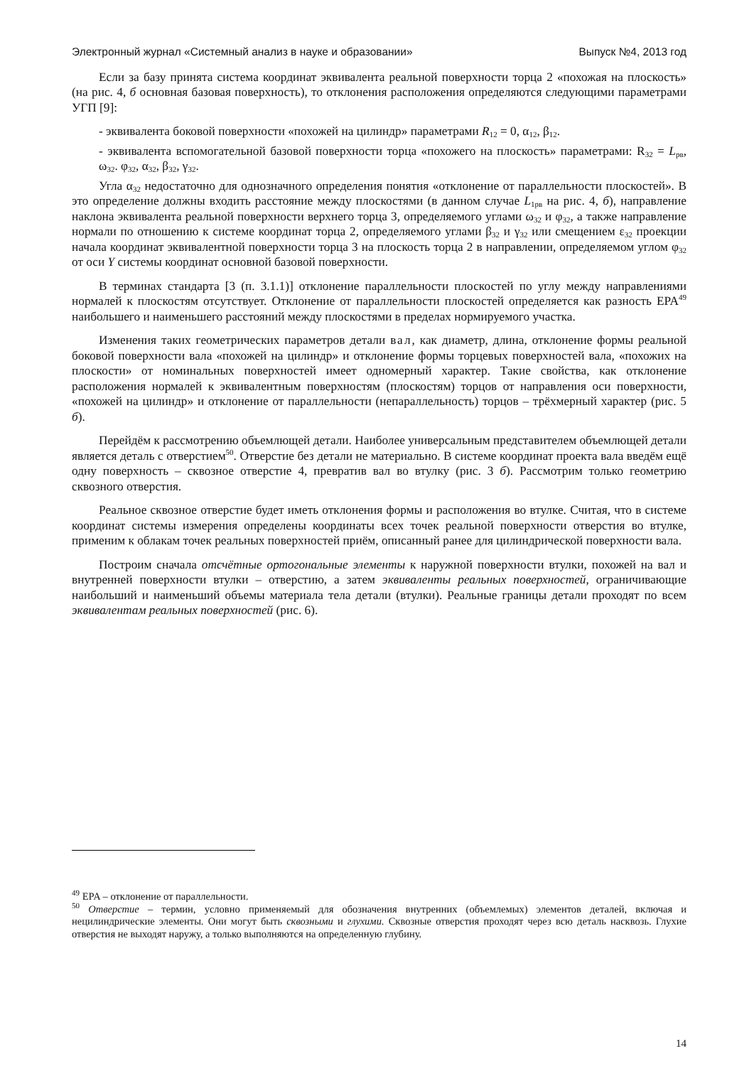Электронный журнал «Системный анализ в науке и образовании» Выпуск №4, 2013 год
Если за базу принята система координат эквивалента реальной поверхности торца 2 «похожая на плоскость» (на рис. 4, б основная базовая поверхность), то отклонения расположения определяются следующими параметрами УГП [9]:
- эквивалента боковой поверхности «похожей на цилиндр» параметрами R<sub>12</sub> = 0, α<sub>12</sub>, β<sub>12</sub>.
- эквивалента вспомогательной базовой поверхности торца «похожего на плоскость» параметрами: R<sub>32</sub> = L<sub>рв</sub>, ω<sub>32</sub>. φ<sub>32</sub>, α<sub>32</sub>, β<sub>32</sub>, γ<sub>32</sub>.
Угла α<sub>32</sub> недостаточно для однозначного определения понятия «отклонение от параллельности плоскостей». В это определение должны входить расстояние между плоскостями (в данном случае L<sub>1рв</sub> на рис. 4, б), направление наклона эквивалента реальной поверхности верхнего торца 3, определяемого углами ω<sub>32</sub> и φ<sub>32</sub>, а также направление нормали по отношению к системе координат торца 2, определяемого углами β<sub>32</sub> и γ<sub>32</sub> или смещением ε<sub>32</sub> проекции начала координат эквивалентной поверхности торца 3 на плоскость торца 2 в направлении, определяемом углом φ<sub>32</sub> от оси Y системы координат основной базовой поверхности.
В терминах стандарта [3 (п. 3.1.1)] отклонение параллельности плоскостей по углу между направлениями нормалей к плоскостям отсутствует. Отклонение от параллельности плоскостей определяется как разность EPA<sup>49</sup> наибольшего и наименьшего расстояний между плоскостями в пределах нормируемого участка.
Изменения таких геометрических параметров детали вал, как диаметр, длина, отклонение формы реальной боковой поверхности вала «похожей на цилиндр» и отклонение формы торцевых поверхностей вала, «похожих на плоскости» от номинальных поверхностей имеет одномерный характер. Такие свойства, как отклонение расположения нормалей к эквивалентным поверхностям (плоскостям) торцов от направления оси поверхности, «похожей на цилиндр» и отклонение от параллельности (непараллельность) торцов – трёхмерный характер (рис. 5 б).
Перейдём к рассмотрению объемлющей детали. Наиболее универсальным представителем объемлющей детали является деталь с отверстием<sup>50</sup>. Отверстие без детали не материально. В системе координат проекта вала введём ещё одну поверхность – сквозное отверстие 4, превратив вал во втулку (рис. 3 б). Рассмотрим только геометрию сквозного отверстия.
Реальное сквозное отверстие будет иметь отклонения формы и расположения во втулке. Считая, что в системе координат системы измерения определены координаты всех точек реальной поверхности отверстия во втулке, применим к облакам точек реальных поверхностей приём, описанный ранее для цилиндрической поверхности вала.
Построим сначала отсчётные ортогональные элементы к наружной поверхности втулки, похожей на вал и внутренней поверхности втулки – отверстию, а затем эквиваленты реальных поверхностей, ограничивающие наибольший и наименьший объемы материала тела детали (втулки). Реальные границы детали проходят по всем эквивалентам реальных поверхностей (рис. 6).
<sup>49</sup> EPA – отклонение от параллельности.
<sup>50</sup> Отверстие – термин, условно применяемый для обозначения внутренних (объемлемых) элементов деталей, включая и нецилиндрические элементы. Они могут быть сквозными и глухими. Сквозные отверстия проходят через всю деталь насквозь. Глухие отверстия не выходят наружу, а только выполняются на определенную глубину.
14